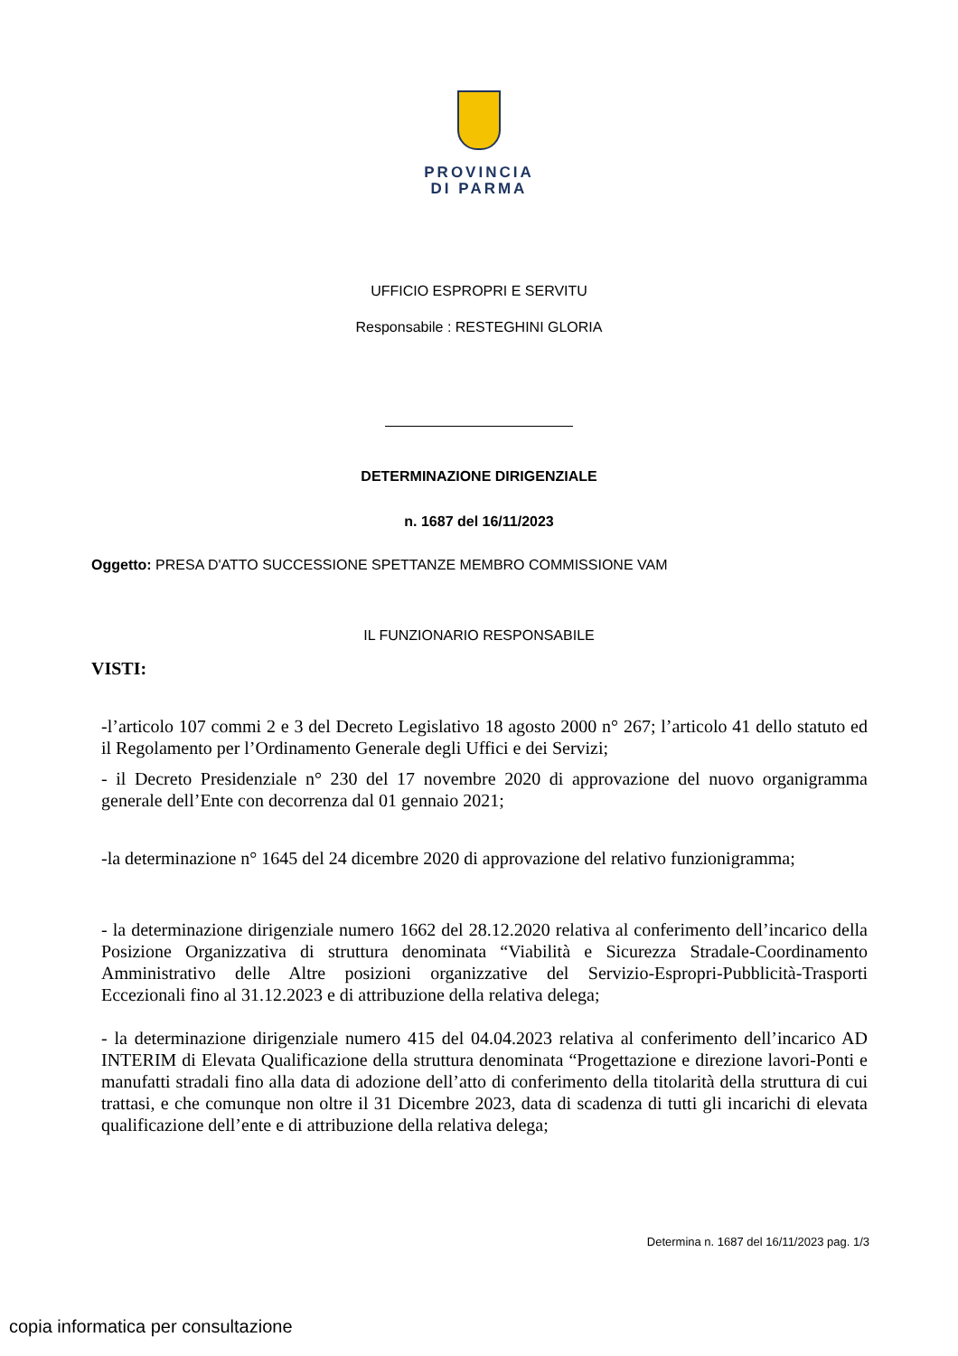PROVINCIA
DI PARMA
UFFICIO ESPROPRI E SERVITU
Responsabile : RESTEGHINI GLORIA
DETERMINAZIONE DIRIGENZIALE
n. 1687 del 16/11/2023
Oggetto: PRESA D'ATTO SUCCESSIONE SPETTANZE MEMBRO COMMISSIONE VAM
IL FUNZIONARIO RESPONSABILE
VISTI:
-l’articolo 107 commi 2 e 3 del Decreto Legislativo 18 agosto 2000 n° 267; l’articolo 41 dello statuto ed il Regolamento per l’Ordinamento Generale degli Uffici e dei Servizi;
- il Decreto Presidenziale n° 230 del 17 novembre 2020 di approvazione del nuovo organigramma generale dell’Ente con decorrenza dal 01 gennaio 2021;
-la determinazione n° 1645 del 24 dicembre 2020 di approvazione del relativo funzionigramma;
- la determinazione dirigenziale numero 1662 del 28.12.2020 relativa al conferimento dell’incarico della Posizione Organizzativa di struttura denominata “Viabilità e Sicurezza Stradale-Coordinamento Amministrativo delle Altre posizioni organizzative del Servizio-Espropri-Pubblicità-Trasporti Eccezionali fino al 31.12.2023 e di attribuzione della relativa delega;
- la determinazione dirigenziale numero 415 del 04.04.2023 relativa al conferimento dell’incarico AD INTERIM di Elevata Qualificazione della struttura denominata “Progettazione e direzione lavori-Ponti e manufatti stradali fino alla data di adozione dell’atto di conferimento della titolarità della struttura di cui trattasi, e che comunque non oltre il 31 Dicembre 2023, data di scadenza di tutti gli incarichi di elevata qualificazione dell’ente e di attribuzione della relativa delega;
Determina n. 1687 del 16/11/2023 pag. 1/3
copia informatica per consultazione